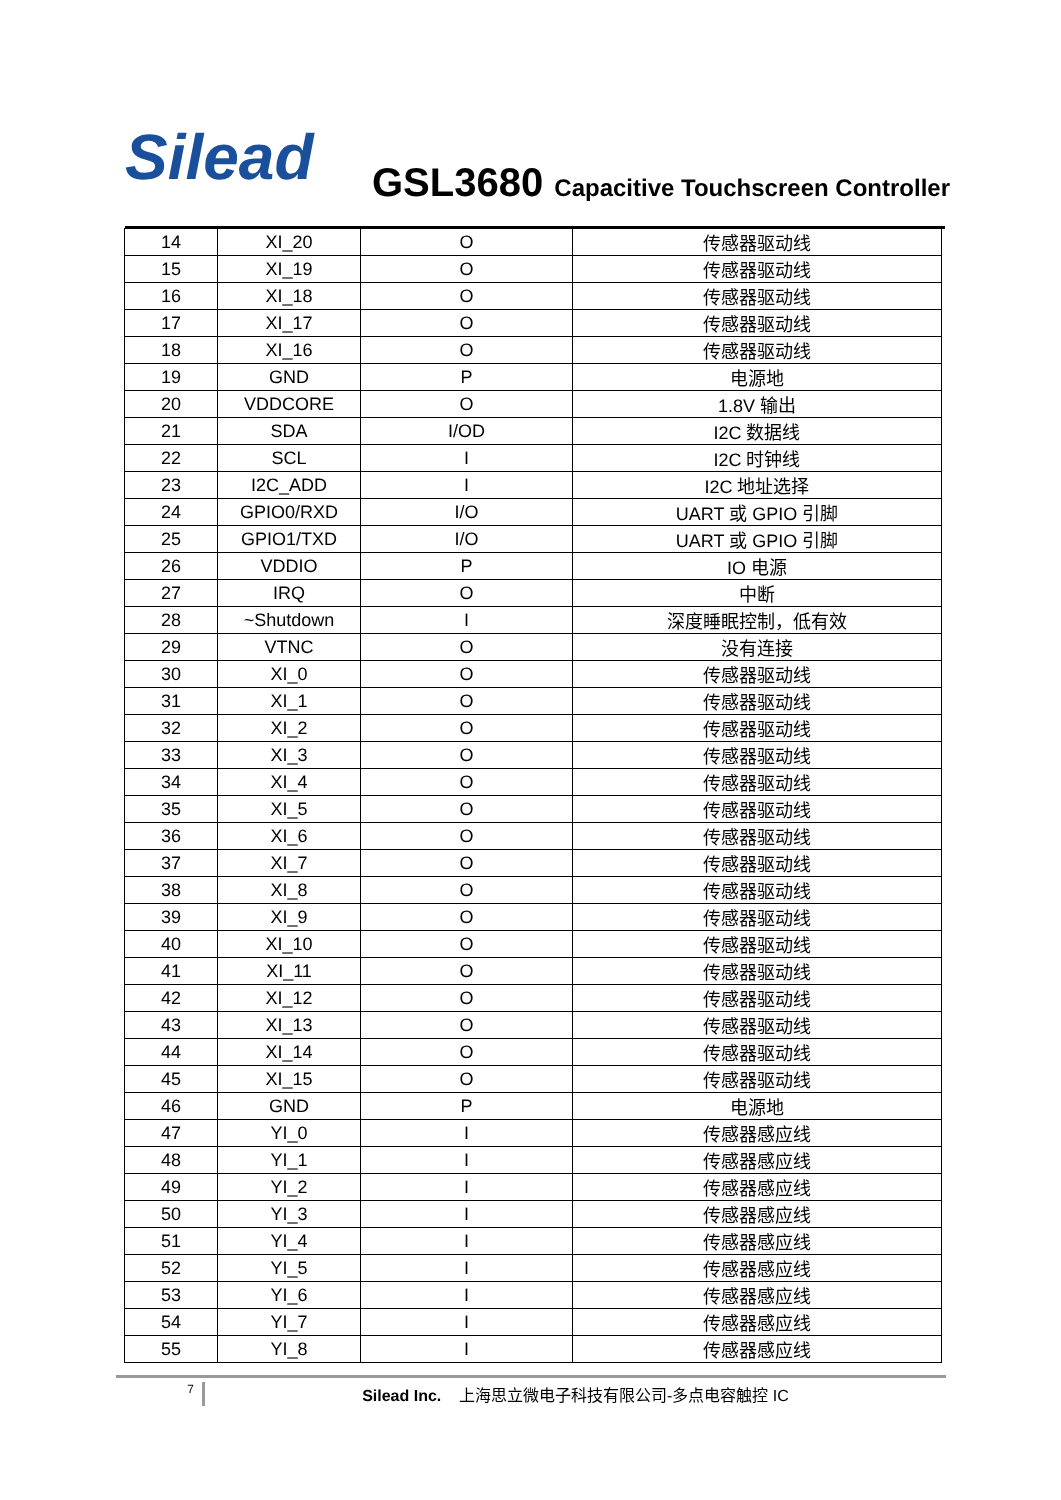Silead
GSL3680 Capacitive Touchscreen Controller
| 14 | XI_20 | O | 传感器驱动线 |
| 15 | XI_19 | O | 传感器驱动线 |
| 16 | XI_18 | O | 传感器驱动线 |
| 17 | XI_17 | O | 传感器驱动线 |
| 18 | XI_16 | O | 传感器驱动线 |
| 19 | GND | P | 电源地 |
| 20 | VDDCORE | O | 1.8V 输出 |
| 21 | SDA | I/OD | I2C 数据线 |
| 22 | SCL | I | I2C 时钟线 |
| 23 | I2C_ADD | I | I2C 地址选择 |
| 24 | GPIO0/RXD | I/O | UART 或 GPIO 引脚 |
| 25 | GPIO1/TXD | I/O | UART 或 GPIO 引脚 |
| 26 | VDDIO | P | IO 电源 |
| 27 | IRQ | O | 中断 |
| 28 | ~Shutdown | I | 深度睡眠控制，低有效 |
| 29 | VTNC | O | 没有连接 |
| 30 | XI_0 | O | 传感器驱动线 |
| 31 | XI_1 | O | 传感器驱动线 |
| 32 | XI_2 | O | 传感器驱动线 |
| 33 | XI_3 | O | 传感器驱动线 |
| 34 | XI_4 | O | 传感器驱动线 |
| 35 | XI_5 | O | 传感器驱动线 |
| 36 | XI_6 | O | 传感器驱动线 |
| 37 | XI_7 | O | 传感器驱动线 |
| 38 | XI_8 | O | 传感器驱动线 |
| 39 | XI_9 | O | 传感器驱动线 |
| 40 | XI_10 | O | 传感器驱动线 |
| 41 | XI_11 | O | 传感器驱动线 |
| 42 | XI_12 | O | 传感器驱动线 |
| 43 | XI_13 | O | 传感器驱动线 |
| 44 | XI_14 | O | 传感器驱动线 |
| 45 | XI_15 | O | 传感器驱动线 |
| 46 | GND | P | 电源地 |
| 47 | YI_0 | I | 传感器感应线 |
| 48 | YI_1 | I | 传感器感应线 |
| 49 | YI_2 | I | 传感器感应线 |
| 50 | YI_3 | I | 传感器感应线 |
| 51 | YI_4 | I | 传感器感应线 |
| 52 | YI_5 | I | 传感器感应线 |
| 53 | YI_6 | I | 传感器感应线 |
| 54 | YI_7 | I | 传感器感应线 |
| 55 | YI_8 | I | 传感器感应线 |
7
Silead Inc. 上海思立微电子科技有限公司-多点电容触控 IC